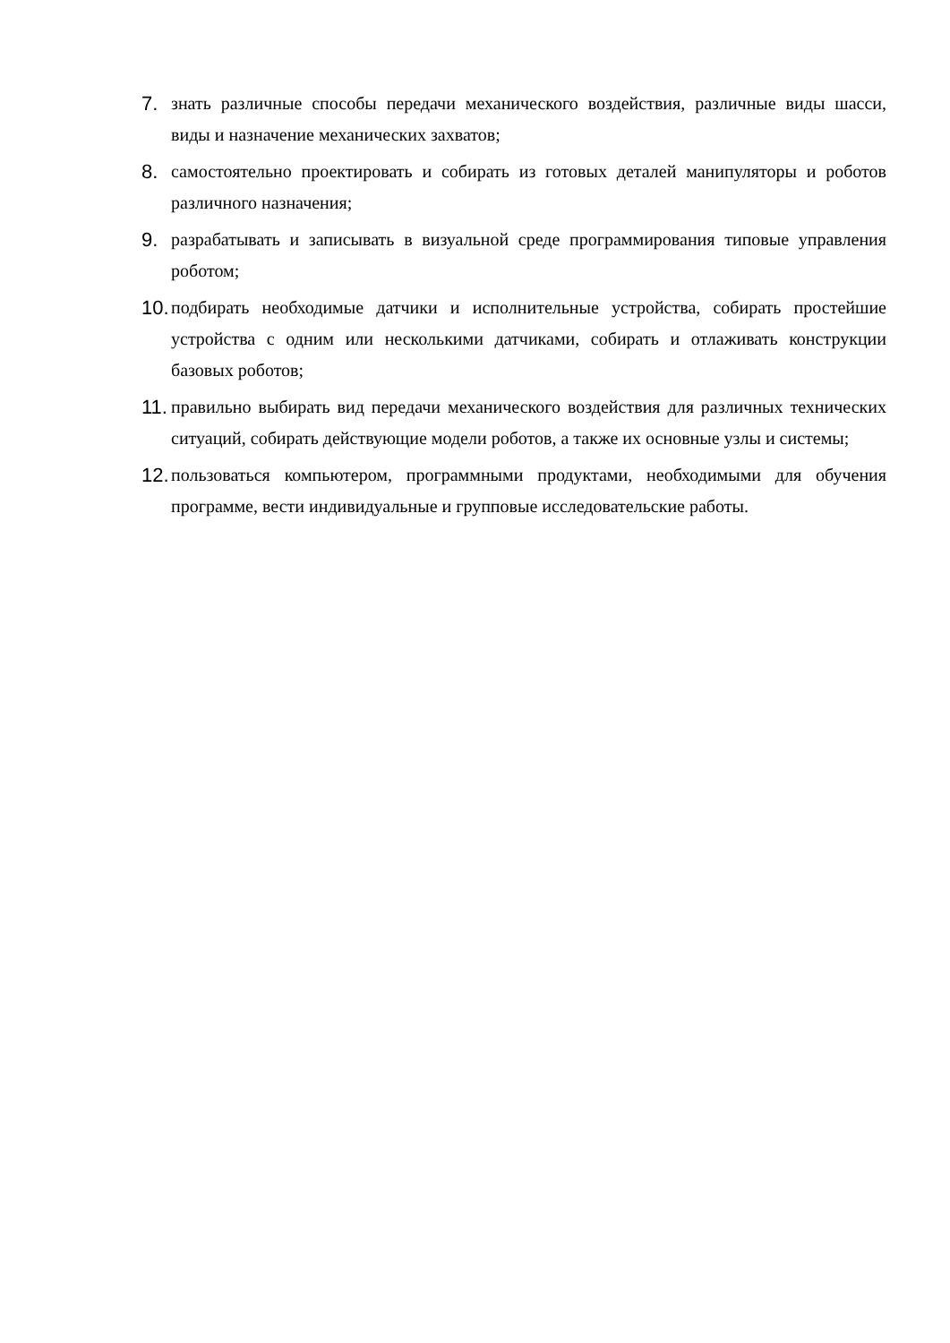7. знать различные способы передачи механического воздействия, различные виды шасси, виды и назначение механических захватов;
8. самостоятельно проектировать и собирать из готовых деталей манипуляторы и роботов различного назначения;
9. разрабатывать и записывать в визуальной среде программирования типовые управления роботом;
10.
подбирать необходимые датчики и исполнительные устройства, собирать простейшие устройства с одним или несколькими датчиками, собирать и отлаживать конструкции базовых роботов;
11.
правильно выбирать вид передачи механического воздействия для различных технических ситуаций, собирать действующие модели роботов, а также их основные узлы и системы;
12.
пользоваться компьютером, программными продуктами, необходимыми для обучения программе, вести индивидуальные и групповые исследовательские работы.